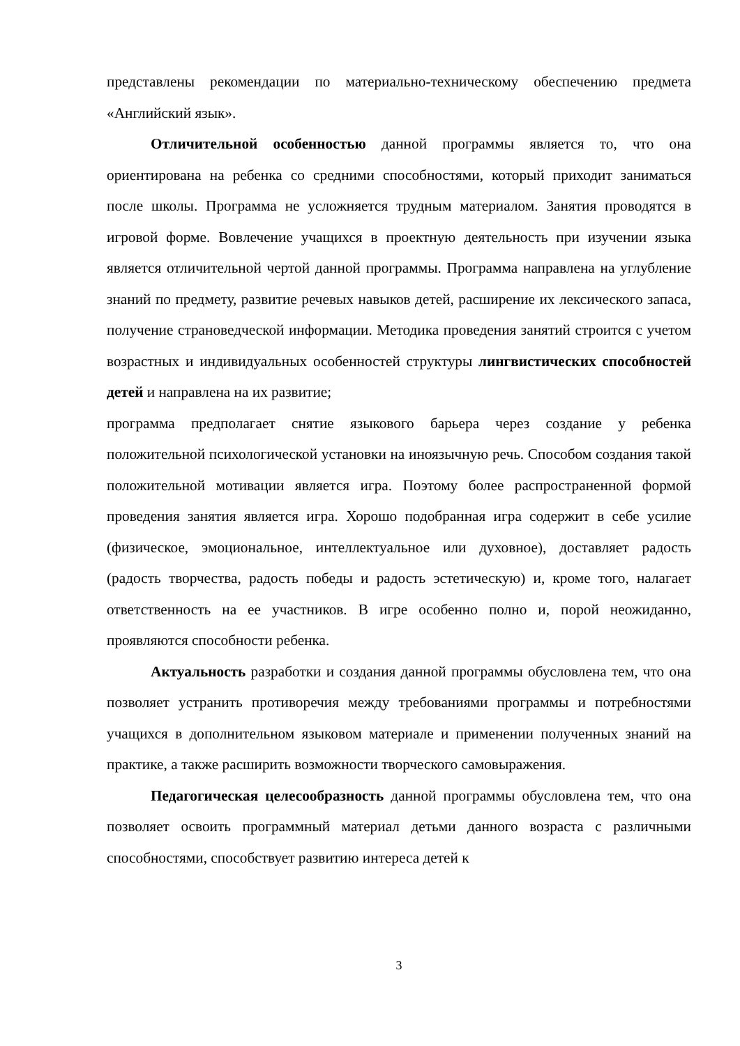представлены рекомендации по материально-техническому обеспечению предмета «Английский язык».
Отличительной особенностью данной программы является то, что она ориентирована на ребенка со средними способностями, который приходит заниматься после школы. Программа не усложняется трудным материалом. Занятия проводятся в игровой форме. Вовлечение учащихся в проектную деятельность при изучении языка является отличительной чертой данной программы. Программа направлена на углубление знаний по предмету, развитие речевых навыков детей, расширение их лексического запаса, получение страноведческой информации. Методика проведения занятий строится с учетом возрастных и индивидуальных особенностей структуры лингвистических способностей детей и направлена на их развитие;
программа предполагает снятие языкового барьера через создание у ребенка положительной психологической установки на иноязычную речь. Способом создания такой положительной мотивации является игра. Поэтому более распространенной формой проведения занятия является игра. Хорошо подобранная игра содержит в себе усилие (физическое, эмоциональное, интеллектуальное или духовное), доставляет радость (радость творчества, радость победы и радость эстетическую) и, кроме того, налагает ответственность на ее участников. В игре особенно полно и, порой неожиданно, проявляются способности ребенка.
Актуальность разработки и создания данной программы обусловлена тем, что она позволяет устранить противоречия между требованиями программы и потребностями учащихся в дополнительном языковом материале и применении полученных знаний на практике, а также расширить возможности творческого самовыражения.
Педагогическая целесообразность данной программы обусловлена тем, что она позволяет освоить программный материал детьми данного возраста с различными способностями, способствует развитию интереса детей к
3